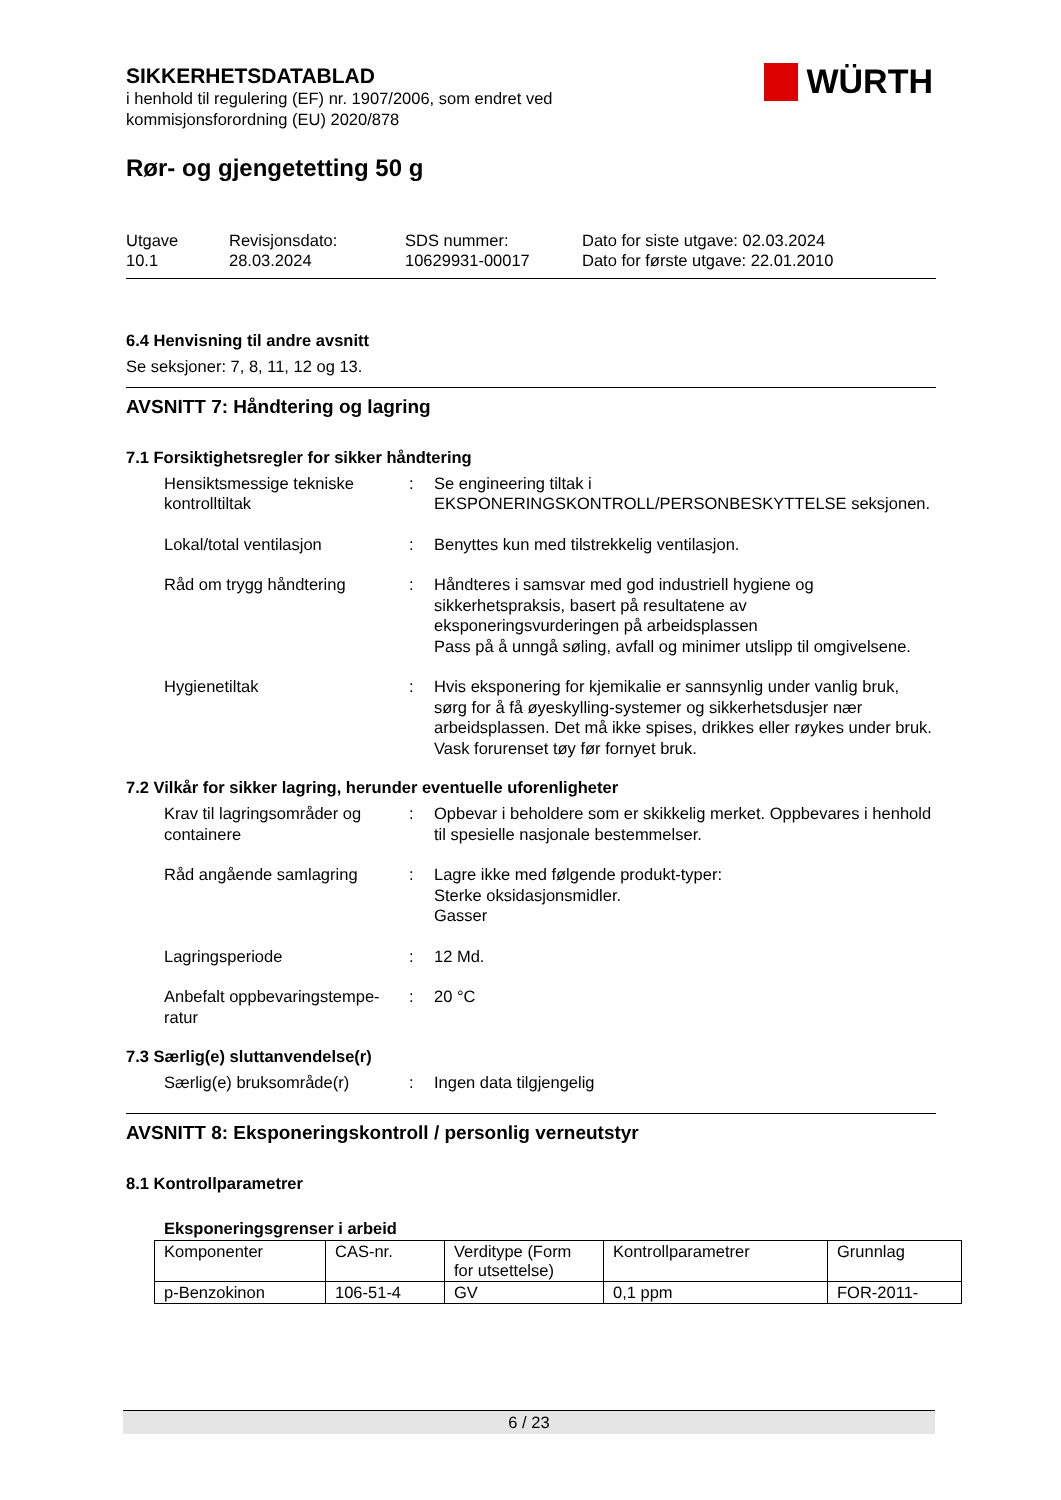WÜRTH
SIKKERHETSDATABLAD
i henhold til regulering (EF) nr. 1907/2006, som endret ved
kommisjonsforordning (EU) 2020/878
Rør- og gjengetetting 50 g
Utgave
10.1
Revisjonsdato:
28.03.2024
SDS nummer:
10629931-00017
Dato for siste utgave: 02.03.2024
Dato for første utgave: 22.01.2010
6.4 Henvisning til andre avsnitt
Se seksjoner: 7, 8, 11, 12 og 13.
AVSNITT 7: Håndtering og lagring
7.1 Forsiktighetsregler for sikker håndtering
Hensiktsmessige tekniske kontrolltiltak
: Se engineering tiltak i EKSPONERINGSKONTROLL/PERSONBESKYTTELSE seksjonen.
Lokal/total ventilasjon : Benyttes kun med tilstrekkelig ventilasjon.
Råd om trygg håndtering : Håndteres i samsvar med god industriell hygiene og sikkerhetspraksis, basert på resultatene av eksponeringsvurderingen på arbeidsplassen
Pass på å unngå søling, avfall og minimer utslipp til omgivelsene.
Hygienetiltak : Hvis eksponering for kjemikalie er sannsynlig under vanlig bruk, sørg for å få øyeskylling-systemer og sikkerhetsdusjer nær arbeidsplassen. Det må ikke spises, drikkes eller røykes under bruk. Vask forurenset tøy før fornyet bruk.
7.2 Vilkår for sikker lagring, herunder eventuelle uforenligheter
Krav til lagringsområder og containere
: Opbevar i beholdere som er skikkelig merket. Oppbevares i henhold til spesielle nasjonale bestemmelser.
Råd angående samlagring : Lagre ikke med følgende produkt-typer:
Sterke oksidasjonsmidler.
Gasser
Lagringsperiode : 12 Md.
Anbefalt oppbevaringstempe-ratur
: 20 °C
7.3 Særlig(e) sluttanvendelse(r)
Særlig(e) bruksområde(r) : Ingen data tilgjengelig
AVSNITT 8: Eksponeringskontroll / personlig verneutstyr
8.1 Kontrollparametrer
Eksponeringsgrenser i arbeid
| Komponenter | CAS-nr. | Verditype (Form for utsettelse) | Kontrollparametrer | Grunnlag |
| --- | --- | --- | --- | --- |
| p-Benzokinon | 106-51-4 | GV | 0,1 ppm | FOR-2011- |
6 / 23